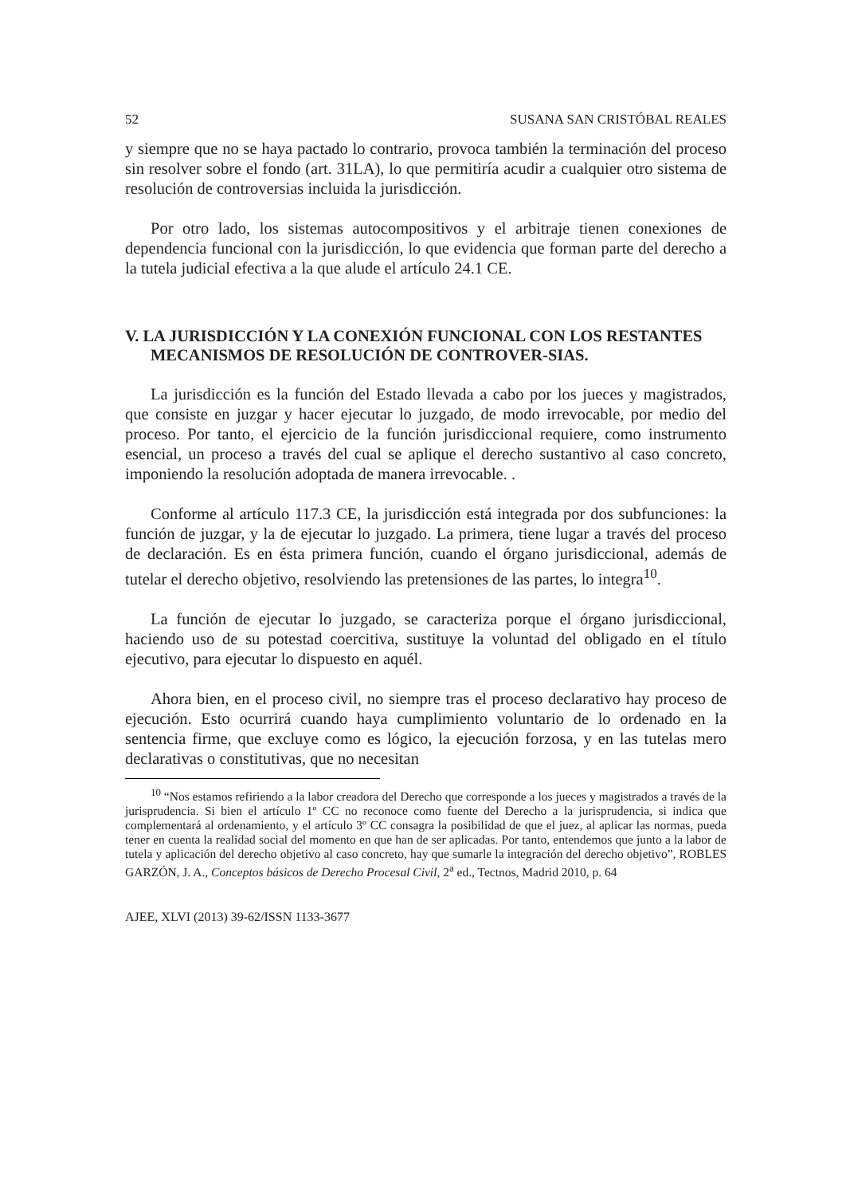52 SUSANA SAN CRISTÓBAL REALES
y siempre que no se haya pactado lo contrario, provoca también la terminación del proceso sin resolver sobre el fondo (art. 31LA), lo que permitiría acudir a cualquier otro sistema de resolución de controversias incluida la jurisdicción.
Por otro lado, los sistemas autocompositivos y el arbitraje tienen conexiones de dependencia funcional con la jurisdicción, lo que evidencia que forman parte del derecho a la tutela judicial efectiva a la que alude el artículo 24.1 CE.
V. LA JURISDICCIÓN Y LA CONEXIÓN FUNCIONAL CON LOS RESTANTES MECANISMOS DE RESOLUCIÓN DE CONTROVER-SIAS.
La jurisdicción es la función del Estado llevada a cabo por los jueces y magistrados, que consiste en juzgar y hacer ejecutar lo juzgado, de modo irrevocable, por medio del proceso. Por tanto, el ejercicio de la función jurisdiccional requiere, como instrumento esencial, un proceso a través del cual se aplique el derecho sustantivo al caso concreto, imponiendo la resolución adoptada de manera irrevocable. .
Conforme al artículo 117.3 CE, la jurisdicción está integrada por dos subfunciones: la función de juzgar, y la de ejecutar lo juzgado. La primera, tiene lugar a través del proceso de declaración. Es en ésta primera función, cuando el órgano jurisdiccional, además de tutelar el derecho objetivo, resolviendo las pretensiones de las partes, lo integra<sup>10</sup>.
La función de ejecutar lo juzgado, se caracteriza porque el órgano jurisdiccional, haciendo uso de su potestad coercitiva, sustituye la voluntad del obligado en el título ejecutivo, para ejecutar lo dispuesto en aquél.
Ahora bien, en el proceso civil, no siempre tras el proceso declarativo hay proceso de ejecución. Esto ocurrirá cuando haya cumplimiento voluntario de lo ordenado en la sentencia firme, que excluye como es lógico, la ejecución forzosa, y en las tutelas mero declarativas o constitutivas, que no necesitan
<sup>10</sup> “Nos estamos refiriendo a la labor creadora del Derecho que corresponde a los jueces y magistrados a través de la jurisprudencia. Si bien el artículo 1º CC no reconoce como fuente del Derecho a la jurisprudencia, si indica que complementará al ordenamiento, y el artículo 3º CC consagra la posibilidad de que el juez, al aplicar las normas, pueda tener en cuenta la realidad social del momento en que han de ser aplicadas. Por tanto, entendemos que junto a la labor de tutela y aplicación del derecho objetivo al caso concreto, hay que sumarle la integración del derecho objetivo”, ROBLES GARZÓN, J. A., Conceptos básicos de Derecho Procesal Civil, 2<sup>a</sup> ed., Tectnos, Madrid 2010, p. 64
AJEE, XLVI (2013) 39-62/ISSN 1133-3677